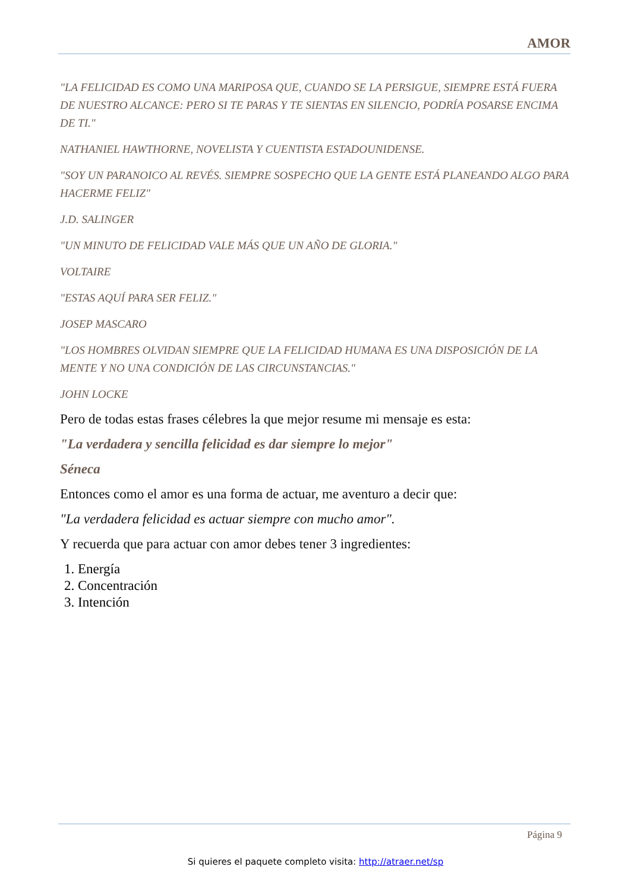AMOR
"LA FELICIDAD ES COMO UNA MARIPOSA QUE, CUANDO SE LA PERSIGUE, SIEMPRE ESTÁ FUERA DE NUESTRO ALCANCE: PERO SI TE PARAS Y TE SIENTAS EN SILENCIO, PODRÍA POSARSE ENCIMA DE TI."
NATHANIEL HAWTHORNE, NOVELISTA Y CUENTISTA ESTADOUNIDENSE.
"SOY UN PARANOICO AL REVÉS. SIEMPRE SOSPECHO QUE LA GENTE ESTÁ PLANEANDO ALGO PARA HACERME FELIZ"
J.D. SALINGER
"UN MINUTO DE FELICIDAD VALE MÁS QUE UN AÑO DE GLORIA."
VOLTAIRE
"ESTAS AQUÍ PARA SER FELIZ."
JOSEP MASCARO
"LOS HOMBRES OLVIDAN SIEMPRE QUE LA FELICIDAD HUMANA ES UNA DISPOSICIÓN DE LA MENTE Y NO UNA CONDICIÓN DE LAS CIRCUNSTANCIAS."
JOHN LOCKE
Pero de todas estas frases célebres la que mejor resume mi mensaje es esta:
"La verdadera y sencilla felicidad es dar siempre lo mejor"
Séneca
Entonces como el amor es una forma de actuar, me aventuro a decir que:
"La verdadera felicidad es actuar siempre con mucho amor".
Y recuerda que para actuar con amor debes tener 3 ingredientes:
1. Energía
2. Concentración
3. Intención
Página 9
Si quieres el paquete completo visita: http://atraer.net/sp